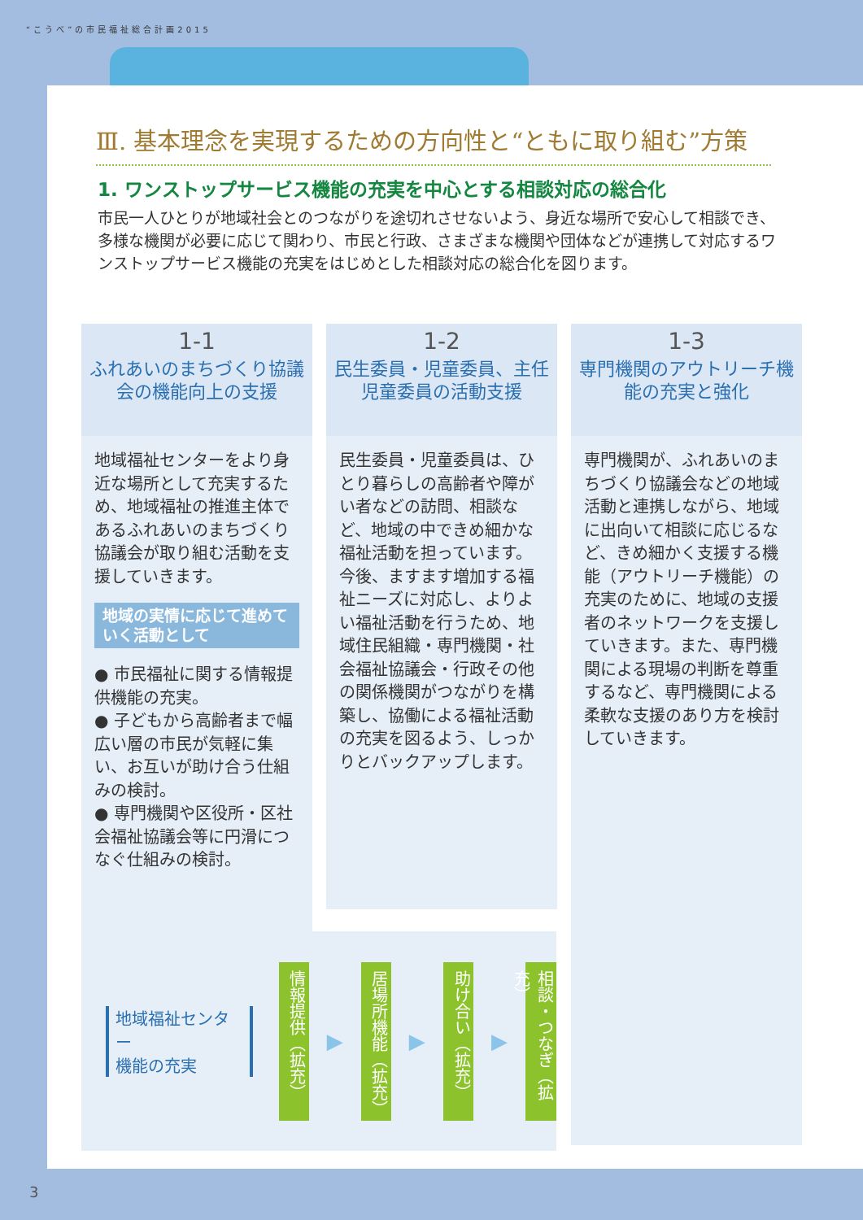“こうべ”の市民福祉総合計画2015
Ⅲ. 基本理念を実現するための方向性と“ともに取り組む”方策
1. ワンストップサービス機能の充実を中心とする相談対応の総合化
市民一人ひとりが地域社会とのつながりを途切れさせないよう、身近な場所で安心して相談でき、多様な機関が必要に応じて関わり、市民と行政、さまざまな機関や団体などが連携して対応するワンストップサービス機能の充実をはじめとした相談対応の総合化を図ります。
1-1
ふれあいのまちづくり協議会の機能向上の支援
地域福祉センターをより身近な場所として充実するため、地域福祉の推進主体であるふれあいのまちづくり協議会が取り組む活動を支援していきます。
地域の実情に応じて進めていく活動として
● 市民福祉に関する情報提供機能の充実。
● 子どもから高齢者まで幅広い層の市民が気軽に集い、お互いが助け合う仕組みの検討。
● 専門機関や区役所・区社会福祉協議会等に円滑につなぐ仕組みの検討。
1-2
民生委員・児童委員、主任児童委員の活動支援
民生委員・児童委員は、ひとり暮らしの高齢者や障がい者などの訪問、相談など、地域の中できめ細かな福祉活動を担っています。今後、ますます増加する福祉ニーズに対応し、よりよい福祉活動を行うため、地域住民組織・専門機関・社会福祉協議会・行政その他の関係機関がつながりを構築し、協働による福祉活動の充実を図るよう、しっかりとバックアップします。
1-3
専門機関のアウトリーチ機能の充実と強化
専門機関が、ふれあいのまちづくり協議会などの地域活動と連携しながら、地域に出向いて相談に応じるなど、きめ細かく支援する機能（アウトリーチ機能）の充実のために、地域の支援者のネットワークを支援していきます。また、専門機関による現場の判断を尊重するなど、専門機関による柔軟な支援のあり方を検討していきます。
地域福祉センター
機能の充実
情報提供（拡充）
▶
居場所機能（拡充）
▶
助け合い（拡充）
▶
相談・つなぎ（拡充）
3